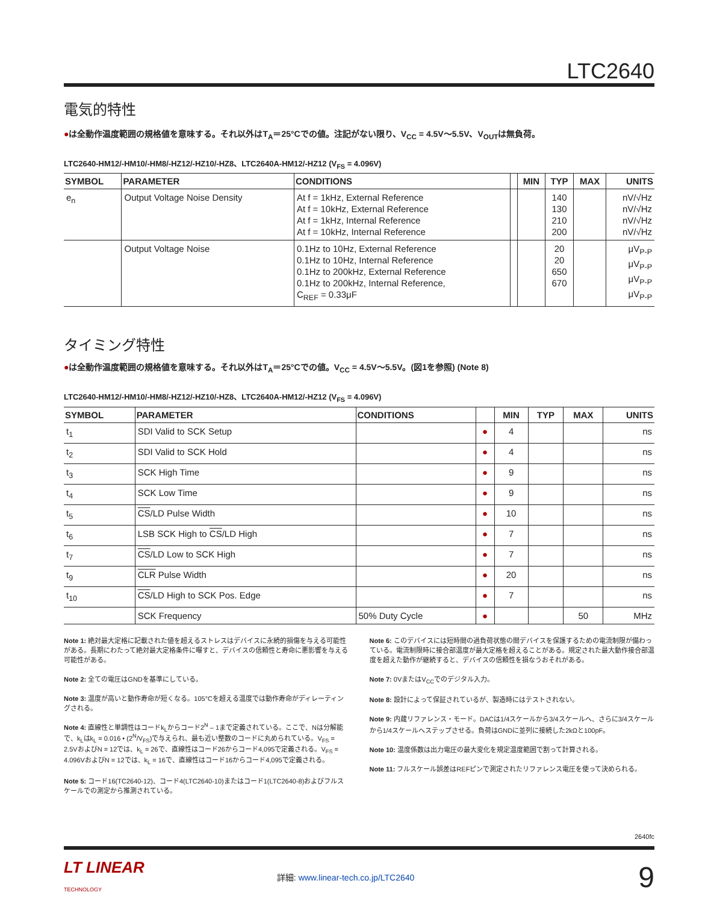LTC2640
電気的特性
●は全動作温度範囲の規格値を意味する。それ以外はT<sub>A</sub>＝25°Cでの値。注記がない限り、V<sub>CC</sub> = 4.5V〜5.5V、V<sub>OUT</sub>は無負荷。
LTC2640-HM12/-HM10/-HM8/-HZ12/-HZ10/-HZ8、LTC2640A-HM12/-HZ12 (V<sub>FS</sub> = 4.096V)
| SYMBOL | PARAMETER | CONDITIONS | | MIN | TYP | MAX | UNITS |
| --- | --- | --- | --- | --- | --- | --- | --- |
| e<sub>n</sub> | Output Voltage Noise Density | At f = 1kHz, External Reference At f = 10kHz, External Reference At f = 1kHz, Internal Reference At f = 10kHz, Internal Reference | | | 140 130 210 200 | | nV/√Hz nV/√Hz nV/√Hz nV/√Hz |
| | Output Voltage Noise | 0.1Hz to 10Hz, External Reference 0.1Hz to 10Hz, Internal Reference 0.1Hz to 200kHz, External Reference 0.1Hz to 200kHz, Internal Reference, C<sub>REF</sub> = 0.33μF | | | 20 20 650 670 | | μV<sub>P-P</sub> μV<sub>P-P</sub> μV<sub>P-P</sub> μV<sub>P-P</sub> |
タイミング特性
●は全動作温度範囲の規格値を意味する。それ以外はT<sub>A</sub>＝25°Cでの値。V<sub>CC</sub> = 4.5V〜5.5V。(図1を参照) (Note 8)
LTC2640-HM12/-HM10/-HM8/-HZ12/-HZ10/-HZ8、LTC2640A-HM12/-HZ12 (V<sub>FS</sub> = 4.096V)
| SYMBOL | PARAMETER | CONDITIONS | | MIN | TYP | MAX | UNITS |
| --- | --- | --- | --- | --- | --- | --- | --- |
| t<sub>1</sub> | SDI Valid to SCK Setup | | ● | 4 | | | ns |
| t<sub>2</sub> | SDI Valid to SCK Hold | | ● | 4 | | | ns |
| t<sub>3</sub> | SCK High Time | | ● | 9 | | | ns |
| t<sub>4</sub> | SCK Low Time | | ● | 9 | | | ns |
| t<sub>5</sub> | CS /LD Pulse Width | | ● | 10 | | | ns |
| t<sub>6</sub> | LSB SCK High to CS /LD High | | ● | 7 | | | ns |
| t<sub>7</sub> | CS /LD Low to SCK High | | ● | 7 | | | ns |
| t<sub>9</sub> | CLR Pulse Width | | ● | 20 | | | ns |
| t<sub>10</sub> | CS /LD High to SCK Pos. Edge | | ● | 7 | | | ns |
| | SCK Frequency | 50% Duty Cycle | ● | | | 50 | MHz |
Note 1: 絶対最大定格に記載された値を超えるストレスはデバイスに永続的損傷を与える可能性がある。長期にわたって絶対最大定格条件に曝すと、デバイスの信頼性と寿命に悪影響を与える可能性がある。
Note 2: 全ての電圧はGNDを基準にしている。
Note 3: 温度が高いと動作寿命が短くなる。105°Cを超える温度では動作寿命がディレーティングされる。
Note 4: 直線性と単調性はコードk<sub>L</sub>からコード2<sup>N</sup> – 1まで定義されている。ここで、Nは分解能で、k<sub>L</sub>はk<sub>L</sub> = 0.016 • (2<sup>N</sup>/V<sub>FS</sub>)で与えられ、最も近い整数のコードに丸められている。V<sub>FS</sub> = 2.5VおよびN = 12では、k<sub>L</sub> = 26で、直線性はコード26からコード4,095で定義される。V<sub>FS</sub> = 4.096VおよびN = 12では、k<sub>L</sub> = 16で、直線性はコード16からコード4,095で定義される。
Note 5: コード16(TC2640-12)、コード4(LTC2640-10)またはコード1(LTC2640-8)およびフルスケールでの測定から推測されている。
Note 6: このデバイスには短時間の過負荷状態の間デバイスを保護するための電流制限が備わっている。電流制限時に接合部温度が最大定格を超えることがある。規定された最大動作接合部温度を超えた動作が継続すると、デバイスの信頼性を損なうおそれがある。
Note 7: 0VまたはV<sub>CC</sub>でのデジタル入力。
Note 8: 設計によって保証されているが、製造時にはテストされない。
Note 9: 内蔵リファレンス・モード。DACは1/4スケールから3/4スケールへ、さらに3/4スケールから1/4スケールへステップさせる。負荷はGNDに並列に接続した2kΩと100pF。
Note 10: 温度係数は出力電圧の最大変化を規定温度範囲で割って計算される。
Note 11: フルスケール誤差はREFピンで測定されたリファレンス電圧を使って決められる。
2640fc
LT LINEAR
TECHNOLOGY
詳細: www.linear-tech.co.jp/LTC2640
9